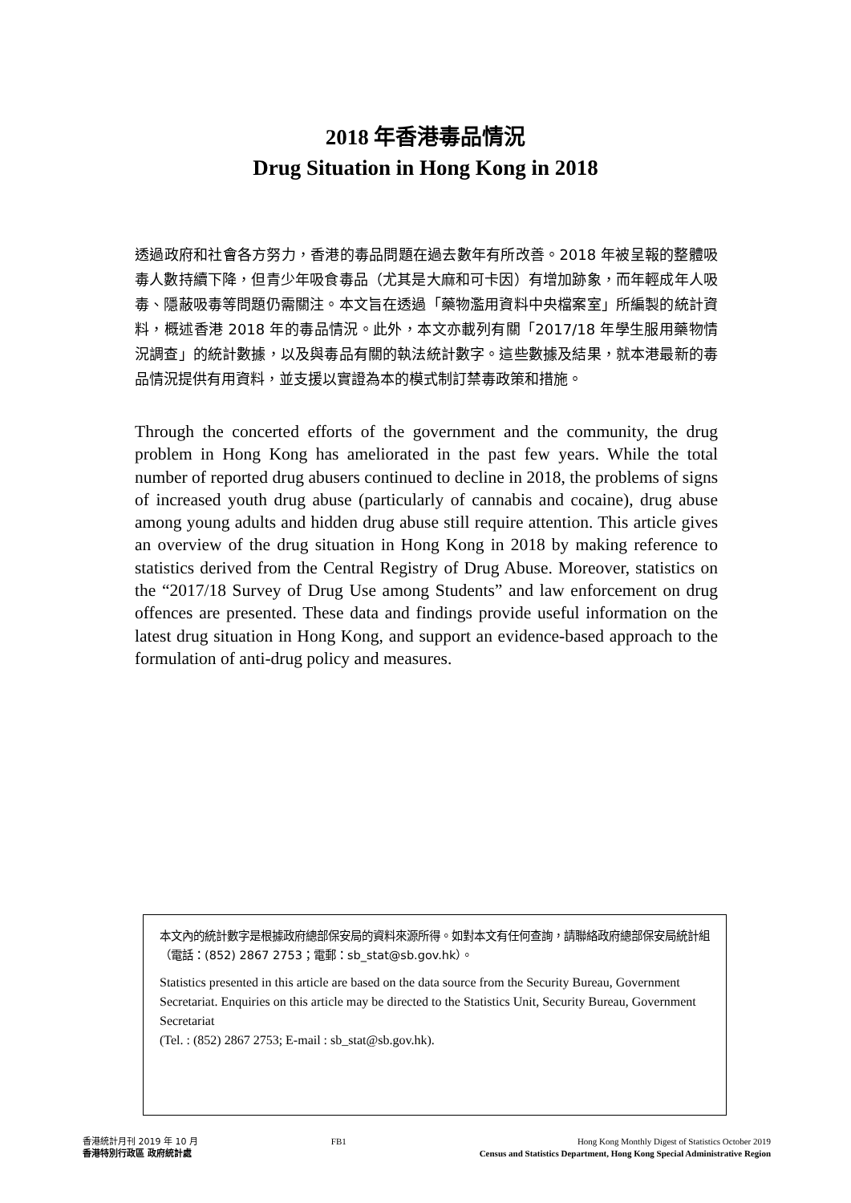2018 年香港毒品情況
Drug Situation in Hong Kong in 2018
透過政府和社會各方努力，香港的毒品問題在過去數年有所改善。2018 年被呈報的整體吸毒人數持續下降，但青少年吸食毒品（尤其是大麻和可卡因）有增加跡象，而年輕成年人吸毒、隱蔽吸毒等問題仍需關注。本文旨在透過「藥物濫用資料中央檔案室」所編製的統計資料，概述香港 2018 年的毒品情況。此外，本文亦載列有關「2017/18 年學生服用藥物情況調查」的統計數據，以及與毒品有關的執法統計數字。這些數據及結果，就本港最新的毒品情況提供有用資料，並支援以實證為本的模式制訂禁毒政策和措施。
Through the concerted efforts of the government and the community, the drug problem in Hong Kong has ameliorated in the past few years. While the total number of reported drug abusers continued to decline in 2018, the problems of signs of increased youth drug abuse (particularly of cannabis and cocaine), drug abuse among young adults and hidden drug abuse still require attention. This article gives an overview of the drug situation in Hong Kong in 2018 by making reference to statistics derived from the Central Registry of Drug Abuse. Moreover, statistics on the “2017/18 Survey of Drug Use among Students” and law enforcement on drug offences are presented. These data and findings provide useful information on the latest drug situation in Hong Kong, and support an evidence-based approach to the formulation of anti-drug policy and measures.
本文內的統計數字是根據政府總部保安局的資料來源所得。如對本文有任何查詢，請聯絡政府總部保安局統計組
（電話：(852) 2867 2753；電郵：sb_stat@sb.gov.hk）。
Statistics presented in this article are based on the data source from the Security Bureau, Government Secretariat. Enquiries on this article may be directed to the Statistics Unit, Security Bureau, Government Secretariat
(Tel. : (852) 2867 2753; E-mail : sb_stat@sb.gov.hk).
香港統計月刊 2019 年 10 月
香港特別行政區 政府統計處
FB1 Hong Kong Monthly Digest of Statistics October 2019
Census and Statistics Department, Hong Kong Special Administrative Region